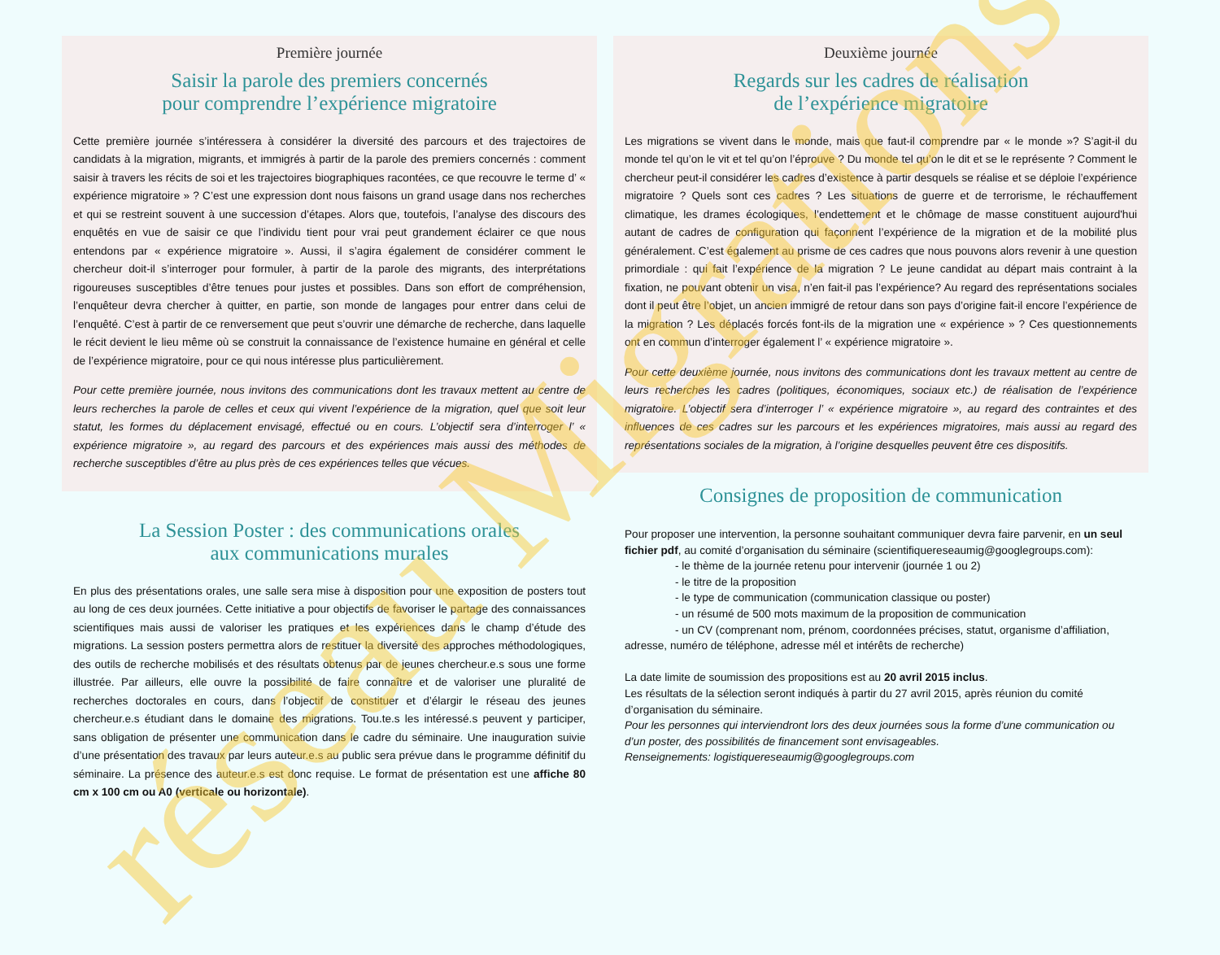réseau Migrations
Première journée
Saisir la parole des premiers concernés
pour comprendre l’expérience migratoire
Cette première journée s’intéressera à considérer la diversité des parcours et des trajectoires de candidats à la migration, migrants, et immigrés à partir de la parole des premiers concernés : comment saisir à travers les récits de soi et les trajectoires biographiques racontées, ce que recouvre le terme d’ « expérience migratoire » ? C’est une expression dont nous faisons un grand usage dans nos recherches et qui se restreint souvent à une succession d’étapes. Alors que, toutefois, l’analyse des discours des enquêtés en vue de saisir ce que l’individu tient pour vrai peut grandement éclairer ce que nous entendons par « expérience migratoire ». Aussi, il s’agira également de considérer comment le chercheur doit-il s’interroger pour formuler, à partir de la parole des migrants, des interprétations rigoureuses susceptibles d’être tenues pour justes et possibles. Dans son effort de compréhension, l’enquêteur devra chercher à quitter, en partie, son monde de langages pour entrer dans celui de l’enquêté. C’est à partir de ce renversement que peut s’ouvrir une démarche de recherche, dans laquelle le récit devient le lieu même où se construit la connaissance de l’existence humaine en général et celle de l’expérience migratoire, pour ce qui nous intéresse plus particulièrement.
Pour cette première journée, nous invitons des communications dont les travaux mettent au centre de leurs recherches la parole de celles et ceux qui vivent l’expérience de la migration, quel que soit leur statut, les formes du déplacement envisagé, effectué ou en cours. L’objectif sera d’interroger l’ « expérience migratoire », au regard des parcours et des expériences mais aussi des méthodes de recherche susceptibles d’être au plus près de ces expériences telles que vécues.
La Session Poster : des communications orales
aux communications murales
En plus des présentations orales, une salle sera mise à disposition pour une exposition de posters tout au long de ces deux journées. Cette initiative a pour objectifs de favoriser le partage des connaissances scientifiques mais aussi de valoriser les pratiques et les expériences dans le champ d’étude des migrations. La session posters permettra alors de restituer la diversité des approches méthodologiques, des outils de recherche mobilisés et des résultats obtenus par de jeunes chercheur.e.s sous une forme illustrée. Par ailleurs, elle ouvre la possibilité de faire connaître et de valoriser une pluralité de recherches doctorales en cours, dans l’objectif de constituer et d’élargir le réseau des jeunes chercheur.e.s étudiant dans le domaine des migrations. Tou.te.s les intéressé.s peuvent y participer, sans obligation de présenter une communication dans le cadre du séminaire. Une inauguration suivie d’une présentation des travaux par leurs auteur.e.s au public sera prévue dans le programme définitif du séminaire. La présence des auteur.e.s est donc requise. Le format de présentation est une affiche 80 cm x 100 cm ou A0 (verticale ou horizontale).
Deuxième journée
Regards sur les cadres de réalisation
de l’expérience migratoire
Les migrations se vivent dans le monde, mais que faut-il comprendre par « le monde »? S’agit-il du monde tel qu’on le vit et tel qu’on l’éprouve ? Du monde tel qu’on le dit et se le représente ? Comment le chercheur peut-il considérer les cadres d’existence à partir desquels se réalise et se déploie l’expérience migratoire ? Quels sont ces cadres ? Les situations de guerre et de terrorisme, le réchauffement climatique, les drames écologiques, l’endettement et le chômage de masse constituent aujourd'hui autant de cadres de configuration qui façonnent l’expérience de la migration et de la mobilité plus généralement. C’est également au prisme de ces cadres que nous pouvons alors revenir à une question primordiale : qui fait l’expérience de la migration ? Le jeune candidat au départ mais contraint à la fixation, ne pouvant obtenir un visa, n’en fait-il pas l’expérience? Au regard des représentations sociales dont il peut être l’objet, un ancien immigré de retour dans son pays d’origine fait-il encore l’expérience de la migration ? Les déplacés forcés font-ils de la migration une « expérience » ? Ces questionnements ont en commun d’interroger également l’ « expérience migratoire ».
Pour cette deuxième journée, nous invitons des communications dont les travaux mettent au centre de leurs recherches les cadres (politiques, économiques, sociaux etc.) de réalisation de l’expérience migratoire. L’objectif sera d’interroger l’ « expérience migratoire », au regard des contraintes et des influences de ces cadres sur les parcours et les expériences migratoires, mais aussi au regard des représentations sociales de la migration, à l’origine desquelles peuvent être ces dispositifs.
Consignes de proposition de communication
Pour proposer une intervention, la personne souhaitant communiquer devra faire parvenir, en un seul fichier pdf, au comité d’organisation du séminaire (scientifiquereseaumig@googlegroups.com):
- le thème de la journée retenu pour intervenir (journée 1 ou 2)
- le titre de la proposition
- le type de communication (communication classique ou poster)
- un résumé de 500 mots maximum de la proposition de communication
- un CV (comprenant nom, prénom, coordonnées précises, statut, organisme d’affiliation, adresse, numéro de téléphone, adresse mél et intérêts de recherche)
La date limite de soumission des propositions est au 20 avril 2015 inclus.
Les résultats de la sélection seront indiqués à partir du 27 avril 2015, après réunion du comité d’organisation du séminaire.
Pour les personnes qui interviendront lors des deux journées sous la forme d’une communication ou d’un poster, des possibilités de financement sont envisageables.
Renseignements: logistiquereseaumig@googlegroups.com